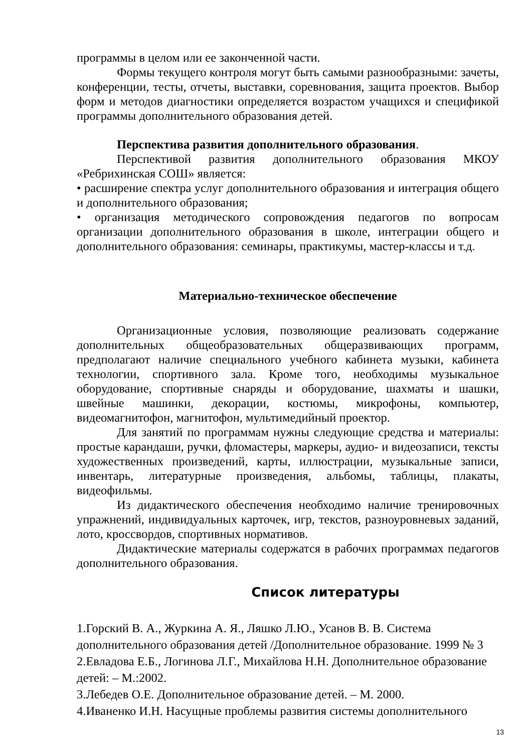программы в целом или ее законченной части.
Формы текущего контроля могут быть самыми разнообразными: зачеты, конференции, тесты, отчеты, выставки, соревнования, защита проектов. Выбор форм и методов диагностики определяется возрастом учащихся и спецификой программы дополнительного образования детей.
Перспектива развития дополнительного образования.
Перспективой развития дополнительного образования МКОУ «Ребрихинская СОШ» является:
• расширение спектра услуг дополнительного образования и интеграция общего и дополнительного образования;
• организация методического сопровождения педагогов по вопросам организации дополнительного образования в школе, интеграции общего и дополнительного образования: семинары, практикумы, мастер-классы и т.д.
Материально-техническое обеспечение
Организационные условия, позволяющие реализовать содержание дополнительных общеобразовательных общеразвивающих программ, предполагают наличие специального учебного кабинета музыки, кабинета технологии, спортивного зала. Кроме того, необходимы музыкальное оборудование, спортивные снаряды и оборудование, шахматы и шашки, швейные машинки, декорации, костюмы, микрофоны, компьютер, видеомагнитофон, магнитофон, мультимедийный проектор.
Для занятий по программам нужны следующие средства и материалы: простые карандаши, ручки, фломастеры, маркеры, аудио- и видеозаписи, тексты художественных произведений, карты, иллюстрации, музыкальные записи, инвентарь, литературные произведения, альбомы, таблицы, плакаты, видеофильмы.
Из дидактического обеспечения необходимо наличие тренировочных упражнений, индивидуальных карточек, игр, текстов, разноуровневых заданий, лото, кроссвордов, спортивных нормативов.
Дидактические материалы содержатся в рабочих программах педагогов дополнительного образования.
Список литературы
1.Горский В. А., Журкина А. Я., Ляшко Л.Ю., Усанов В. В. Система дополнительного образования детей /Дополнительное образование. 1999 № 3 2.Евладова Е.Б., Логинова Л.Г., Михайлова Н.Н. Дополнительное образование детей: – М.:2002.
3.Лебедев О.Е. Дополнительное образование детей. – М. 2000.
4.Иваненко И.Н. Насущные проблемы развития системы дополнительного
13